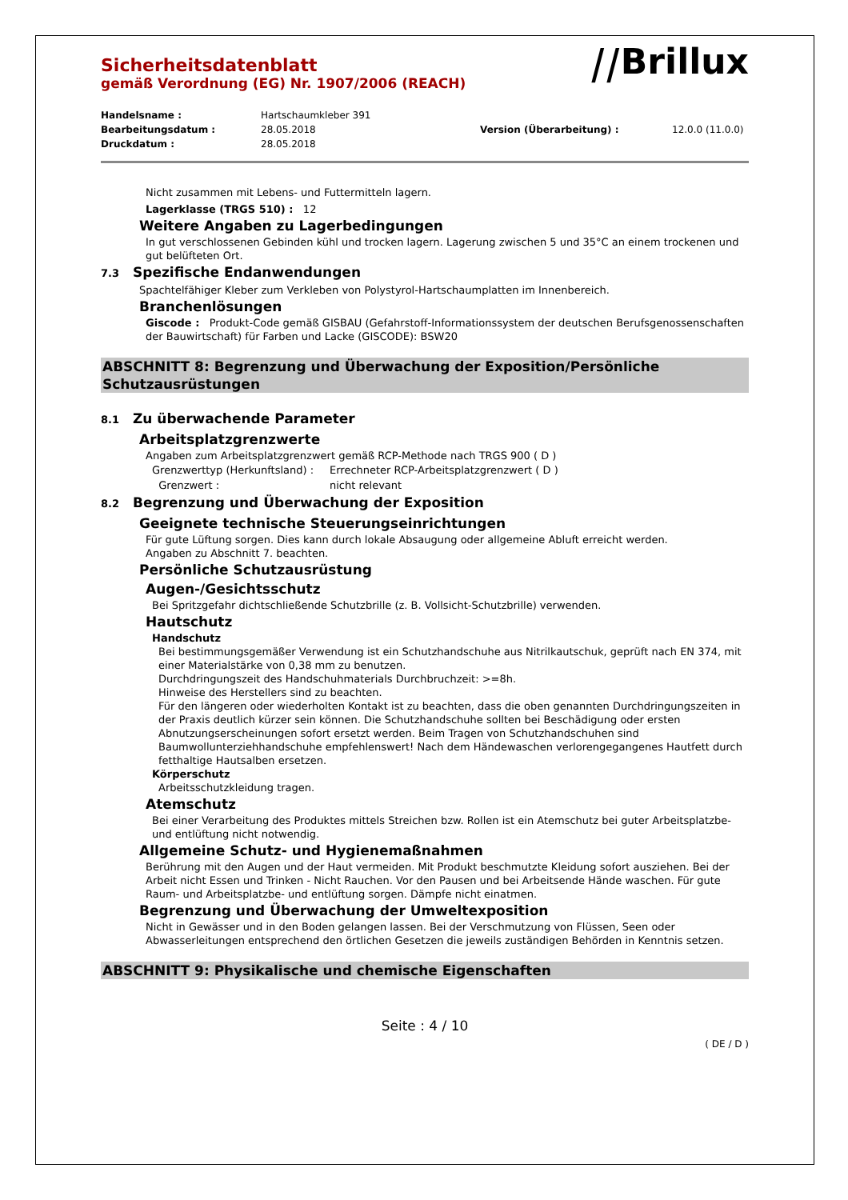⧸⧸Brillux
Sicherheitsdatenblatt
gemäß Verordnung (EG) Nr. 1907/2006 (REACH)
Handelsname : Hartschaumkleber 391 Bearbeitungsdatum : 28.05.2018 Version (Überarbeitung) : 12.0.0 (11.0.0) Druckdatum : 28.05.2018
Nicht zusammen mit Lebens- und Futtermitteln lagern.
Lagerklasse (TRGS 510) : 12
Weitere Angaben zu Lagerbedingungen
In gut verschlossenen Gebinden kühl und trocken lagern. Lagerung zwischen 5 und 35°C an einem trockenen und gut belüfteten Ort.
7.3 Spezifische Endanwendungen
Spachtelfähiger Kleber zum Verkleben von Polystyrol-Hartschaumplatten im Innenbereich.
Branchenlösungen
Giscode : Produkt-Code gemäß GISBAU (Gefahrstoff-Informationssystem der deutschen Berufsgenossenschaften der Bauwirtschaft) für Farben und Lacke (GISCODE): BSW20
ABSCHNITT 8: Begrenzung und Überwachung der Exposition/Persönliche Schutzausrüstungen
8.1 Zu überwachende Parameter
Arbeitsplatzgrenzwerte
Angaben zum Arbeitsplatzgrenzwert gemäß RCP-Methode nach TRGS 900 ( D )
Grenzwerttyp (Herkunftsland) : Errechneter RCP-Arbeitsplatzgrenzwert ( D ) Grenzwert : nicht relevant
8.2 Begrenzung und Überwachung der Exposition
Geeignete technische Steuerungseinrichtungen
Für gute Lüftung sorgen. Dies kann durch lokale Absaugung oder allgemeine Abluft erreicht werden.
Angaben zu Abschnitt 7. beachten.
Persönliche Schutzausrüstung
Augen-/Gesichtsschutz
Bei Spritzgefahr dichtschließende Schutzbrille (z. B. Vollsicht-Schutzbrille) verwenden.
Hautschutz
Handschutz
Bei bestimmungsgemäßer Verwendung ist ein Schutzhandschuhe aus Nitrilkautschuk, geprüft nach EN 374, mit einer Materialstärke von 0,38 mm zu benutzen.
Durchdringungszeit des Handschuhmaterials Durchbruchzeit: >=8h.
Hinweise des Herstellers sind zu beachten.
Für den längeren oder wiederholten Kontakt ist zu beachten, dass die oben genannten Durchdringungszeiten in der Praxis deutlich kürzer sein können. Die Schutzhandschuhe sollten bei Beschädigung oder ersten Abnutzungserscheinungen sofort ersetzt werden. Beim Tragen von Schutzhandschuhen sind Baumwollunterziehhandschuhe empfehlenswert! Nach dem Händewaschen verlorengegangenes Hautfett durch fetthaltige Hautsalben ersetzen.
Körperschutz
Arbeitsschutzkleidung tragen.
Atemschutz
Bei einer Verarbeitung des Produktes mittels Streichen bzw. Rollen ist ein Atemschutz bei guter Arbeitsplatzbe- und entlüftung nicht notwendig.
Allgemeine Schutz- und Hygienemaßnahmen
Berührung mit den Augen und der Haut vermeiden. Mit Produkt beschmutzte Kleidung sofort ausziehen. Bei der Arbeit nicht Essen und Trinken - Nicht Rauchen. Vor den Pausen und bei Arbeitsende Hände waschen. Für gute Raum- und Arbeitsplatzbe- und entlüftung sorgen. Dämpfe nicht einatmen.
Begrenzung und Überwachung der Umweltexposition
Nicht in Gewässer und in den Boden gelangen lassen. Bei der Verschmutzung von Flüssen, Seen oder Abwasserleitungen entsprechend den örtlichen Gesetzen die jeweils zuständigen Behörden in Kenntnis setzen.
ABSCHNITT 9: Physikalische und chemische Eigenschaften
Seite : 4 / 10
( DE / D )